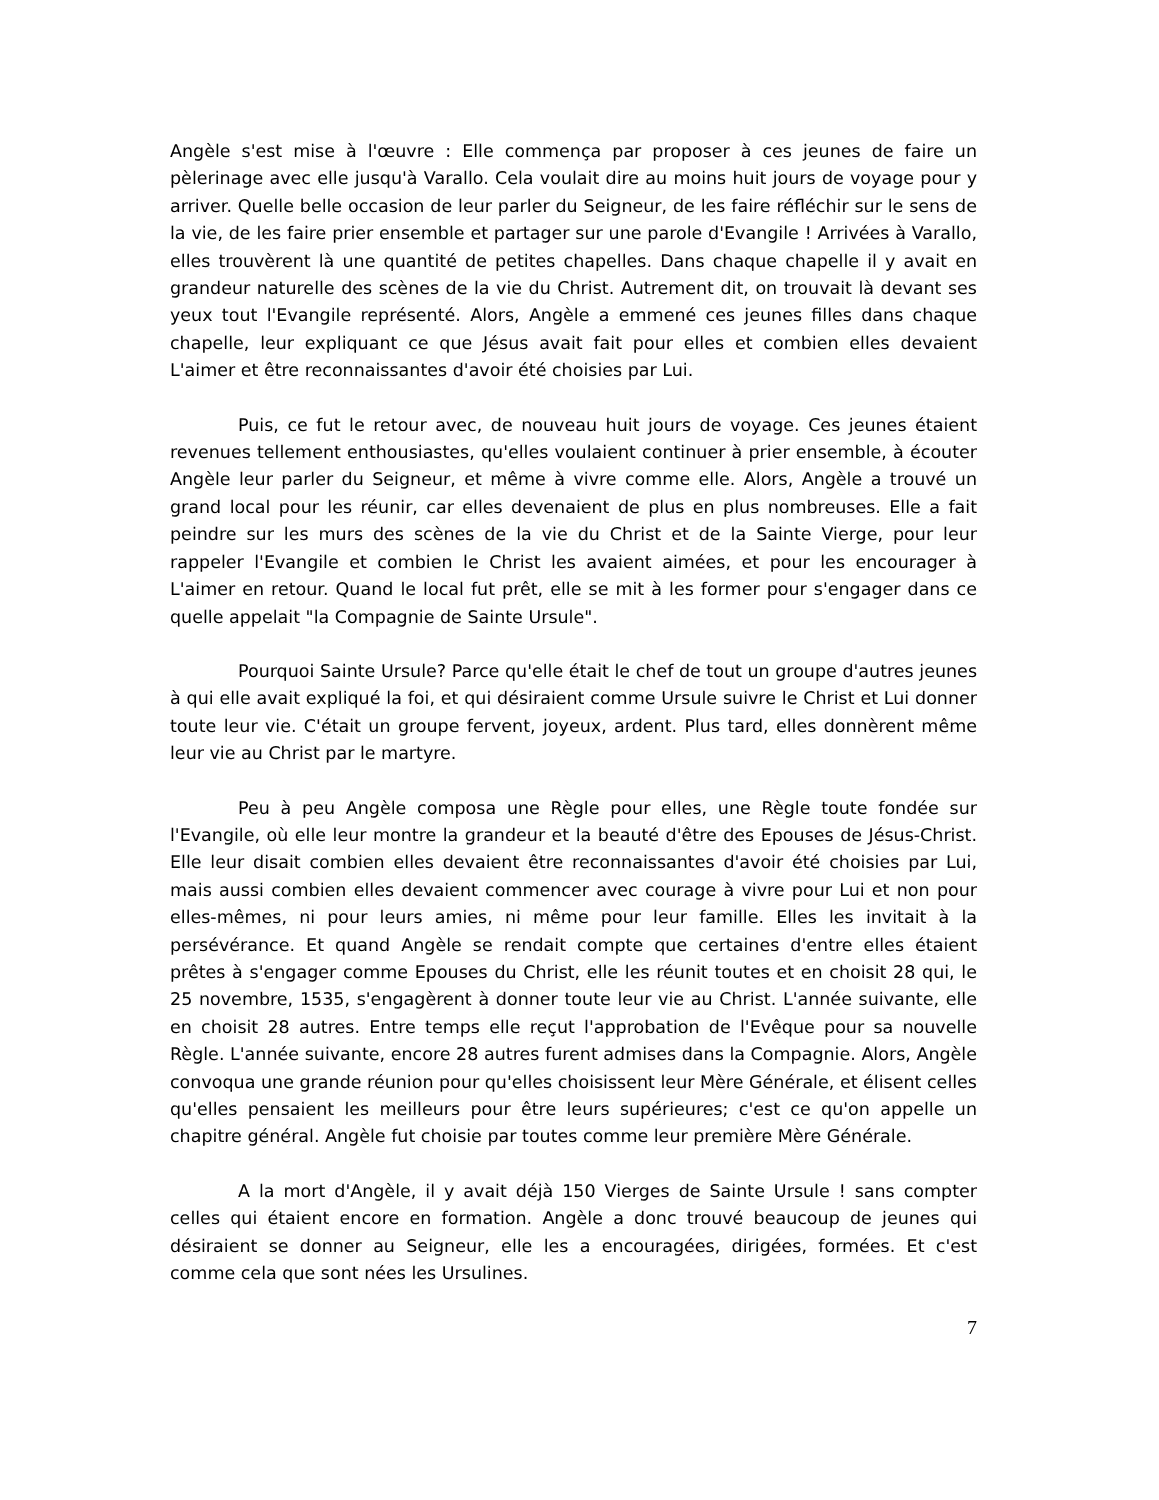Angèle s'est mise à l'œuvre : Elle commença par proposer à ces jeunes de faire un pèlerinage avec elle jusqu'à Varallo. Cela voulait dire au moins huit jours de voyage pour y arriver. Quelle belle occasion de leur parler du Seigneur, de les faire réfléchir sur le sens de la vie, de les faire prier ensemble et partager sur une parole d'Evangile ! Arrivées à Varallo, elles trouvèrent là une quantité de petites chapelles. Dans chaque chapelle il y avait en grandeur naturelle des scènes de la vie du Christ. Autrement dit, on trouvait là devant ses yeux tout l'Evangile représenté. Alors, Angèle a emmené ces jeunes filles dans chaque chapelle, leur expliquant ce que Jésus avait fait pour elles et combien elles devaient L'aimer et être reconnaissantes d'avoir été choisies par Lui.
Puis, ce fut le retour avec, de nouveau huit jours de voyage. Ces jeunes étaient revenues tellement enthousiastes, qu'elles voulaient continuer à prier ensemble, à écouter Angèle leur parler du Seigneur, et même à vivre comme elle. Alors, Angèle a trouvé un grand local pour les réunir, car elles devenaient de plus en plus nombreuses. Elle a fait peindre sur les murs des scènes de la vie du Christ et de la Sainte Vierge, pour leur rappeler l'Evangile et combien le Christ les avaient aimées, et pour les encourager à L'aimer en retour. Quand le local fut prêt, elle se mit à les former pour s'engager dans ce quelle appelait "la Compagnie de Sainte Ursule".
Pourquoi Sainte Ursule? Parce qu'elle était le chef de tout un groupe d'autres jeunes à qui elle avait expliqué la foi, et qui désiraient comme Ursule suivre le Christ et Lui donner toute leur vie. C'était un groupe fervent, joyeux, ardent. Plus tard, elles donnèrent même leur vie au Christ par le martyre.
Peu à peu Angèle composa une Règle pour elles, une Règle toute fondée sur l'Evangile, où elle leur montre la grandeur et la beauté d'être des Epouses de Jésus-Christ. Elle leur disait combien elles devaient être reconnaissantes d'avoir été choisies par Lui, mais aussi combien elles devaient commencer avec courage à vivre pour Lui et non pour elles-mêmes, ni pour leurs amies, ni même pour leur famille. Elles les invitait à la persévérance. Et quand Angèle se rendait compte que certaines d'entre elles étaient prêtes à s'engager comme Epouses du Christ, elle les réunit toutes et en choisit 28 qui, le 25 novembre, 1535, s'engagèrent à donner toute leur vie au Christ. L'année suivante, elle en choisit 28 autres. Entre temps elle reçut l'approbation de l'Evêque pour sa nouvelle Règle. L'année suivante, encore 28 autres furent admises dans la Compagnie. Alors, Angèle convoqua une grande réunion pour qu'elles choisissent leur Mère Générale, et élisent celles qu'elles pensaient les meilleurs pour être leurs supérieures; c'est ce qu'on appelle un chapitre général. Angèle fut choisie par toutes comme leur première Mère Générale.
A la mort d'Angèle, il y avait déjà 150 Vierges de Sainte Ursule ! sans compter celles qui étaient encore en formation. Angèle a donc trouvé beaucoup de jeunes qui désiraient se donner au Seigneur, elle les a encouragées, dirigées, formées. Et c'est comme cela que sont nées les Ursulines.
7